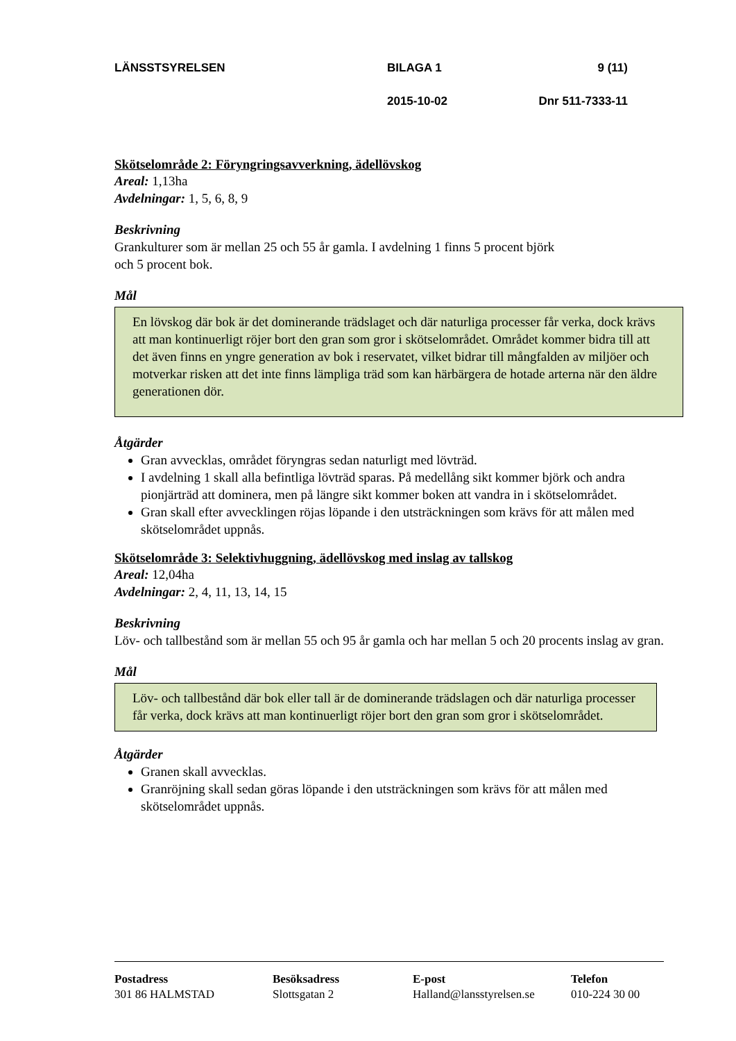LÄNSSTSYRELSEN BILAGA 1 9 (11)
2015-10-02 Dnr 511-7333-11
Skötselområde 2: Föryngringsavverkning, ädellövskog
Areal: 1,13ha
Avdelningar: 1, 5, 6, 8, 9
Beskrivning
Grankulturer som är mellan 25 och 55 år gamla. I avdelning 1 finns 5 procent björk
och 5 procent bok.
Mål
En lövskog där bok är det dominerande trädslaget och där naturliga processer får verka, dock krävs att man kontinuerligt röjer bort den gran som gror i skötselområdet. Området kommer bidra till att det även finns en yngre generation av bok i reservatet, vilket bidrar till mångfalden av miljöer och motverkar risken att det inte finns lämpliga träd som kan härbärgera de hotade arterna när den äldre generationen dör.
Åtgärder
Gran avvecklas, området föryngras sedan naturligt med lövträd.
I avdelning 1 skall alla befintliga lövträd sparas. På medellång sikt kommer björk och andra pionjärträd att dominera, men på längre sikt kommer boken att vandra in i skötselområdet.
Gran skall efter avvecklingen röjas löpande i den utsträckningen som krävs för att målen med skötselområdet uppnås.
Skötselområde 3: Selektivhuggning, ädellövskog med inslag av tallskog
Areal: 12,04ha
Avdelningar: 2, 4, 11, 13, 14, 15
Beskrivning
Löv- och tallbestånd som är mellan 55 och 95 år gamla och har mellan 5 och 20 procents inslag av gran.
Mål
Löv- och tallbestånd där bok eller tall är de dominerande trädslagen och där naturliga processer får verka, dock krävs att man kontinuerligt röjer bort den gran som gror i skötselområdet.
Åtgärder
Granen skall avvecklas.
Granröjning skall sedan göras löpande i den utsträckningen som krävs för att målen med skötselområdet uppnås.
Postadress
301 86 HALMSTAD
Besöksadress
Slottsgatan 2
E-post
Halland@lansstyrelsen.se
Telefon
010-224 30 00